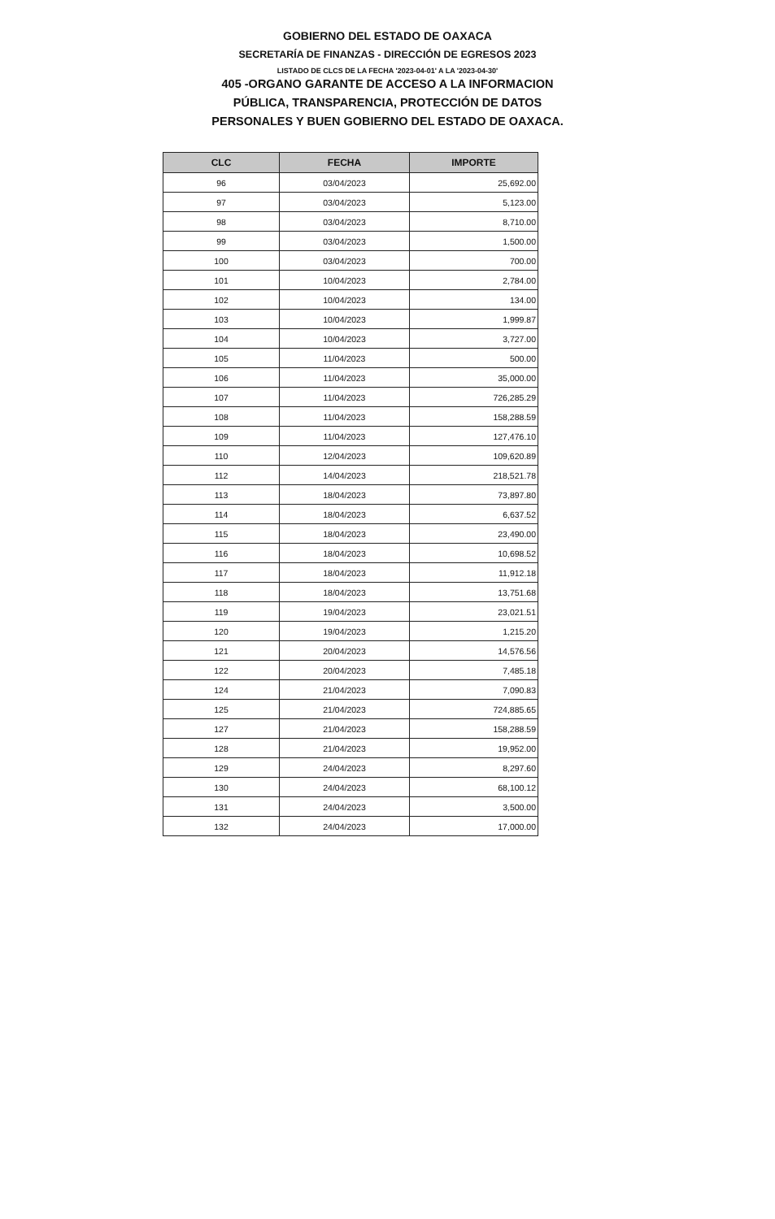GOBIERNO DEL ESTADO DE OAXACA
SECRETARÍA DE FINANZAS - DIRECCIÓN DE EGRESOS 2023
LISTADO DE CLCS DE LA FECHA '2023-04-01' A LA '2023-04-30'
405 -ORGANO GARANTE DE ACCESO A LA INFORMACION PÚBLICA, TRANSPARENCIA, PROTECCIÓN DE DATOS PERSONALES Y BUEN GOBIERNO DEL ESTADO DE OAXACA.
| CLC | FECHA | IMPORTE |
| --- | --- | --- |
| 96 | 03/04/2023 | 25,692.00 |
| 97 | 03/04/2023 | 5,123.00 |
| 98 | 03/04/2023 | 8,710.00 |
| 99 | 03/04/2023 | 1,500.00 |
| 100 | 03/04/2023 | 700.00 |
| 101 | 10/04/2023 | 2,784.00 |
| 102 | 10/04/2023 | 134.00 |
| 103 | 10/04/2023 | 1,999.87 |
| 104 | 10/04/2023 | 3,727.00 |
| 105 | 11/04/2023 | 500.00 |
| 106 | 11/04/2023 | 35,000.00 |
| 107 | 11/04/2023 | 726,285.29 |
| 108 | 11/04/2023 | 158,288.59 |
| 109 | 11/04/2023 | 127,476.10 |
| 110 | 12/04/2023 | 109,620.89 |
| 112 | 14/04/2023 | 218,521.78 |
| 113 | 18/04/2023 | 73,897.80 |
| 114 | 18/04/2023 | 6,637.52 |
| 115 | 18/04/2023 | 23,490.00 |
| 116 | 18/04/2023 | 10,698.52 |
| 117 | 18/04/2023 | 11,912.18 |
| 118 | 18/04/2023 | 13,751.68 |
| 119 | 19/04/2023 | 23,021.51 |
| 120 | 19/04/2023 | 1,215.20 |
| 121 | 20/04/2023 | 14,576.56 |
| 122 | 20/04/2023 | 7,485.18 |
| 124 | 21/04/2023 | 7,090.83 |
| 125 | 21/04/2023 | 724,885.65 |
| 127 | 21/04/2023 | 158,288.59 |
| 128 | 21/04/2023 | 19,952.00 |
| 129 | 24/04/2023 | 8,297.60 |
| 130 | 24/04/2023 | 68,100.12 |
| 131 | 24/04/2023 | 3,500.00 |
| 132 | 24/04/2023 | 17,000.00 |